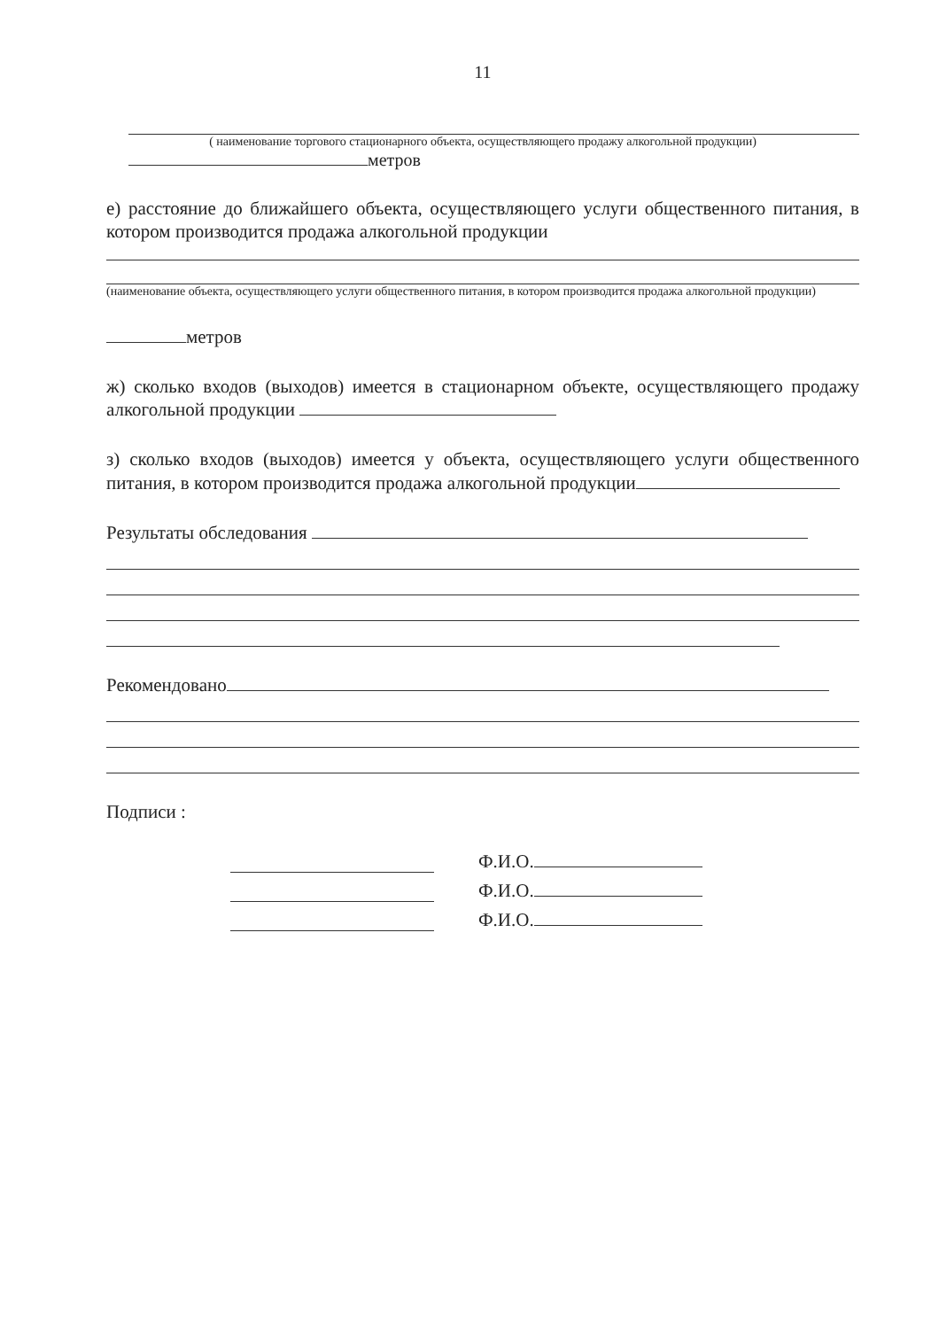11
( наименование торгового стационарного объекта, осуществляющего продажу алкогольной продукции)
метров
е) расстояние до ближайшего объекта, осуществляющего услуги общественного питания, в котором производится продажа алкогольной продукции
(наименование объекта, осуществляющего услуги общественного питания, в котором производится продажа алкогольной продукции)
метров
ж) сколько входов (выходов) имеется в стационарном объекте, осуществляющего продажу алкогольной продукции
з) сколько входов (выходов) имеется у объекта, осуществляющего услуги общественного питания, в котором производится продажа алкогольной продукции
Результаты обследования
Рекомендовано
Подписи :
Ф.И.О.
Ф.И.О.
Ф.И.О.